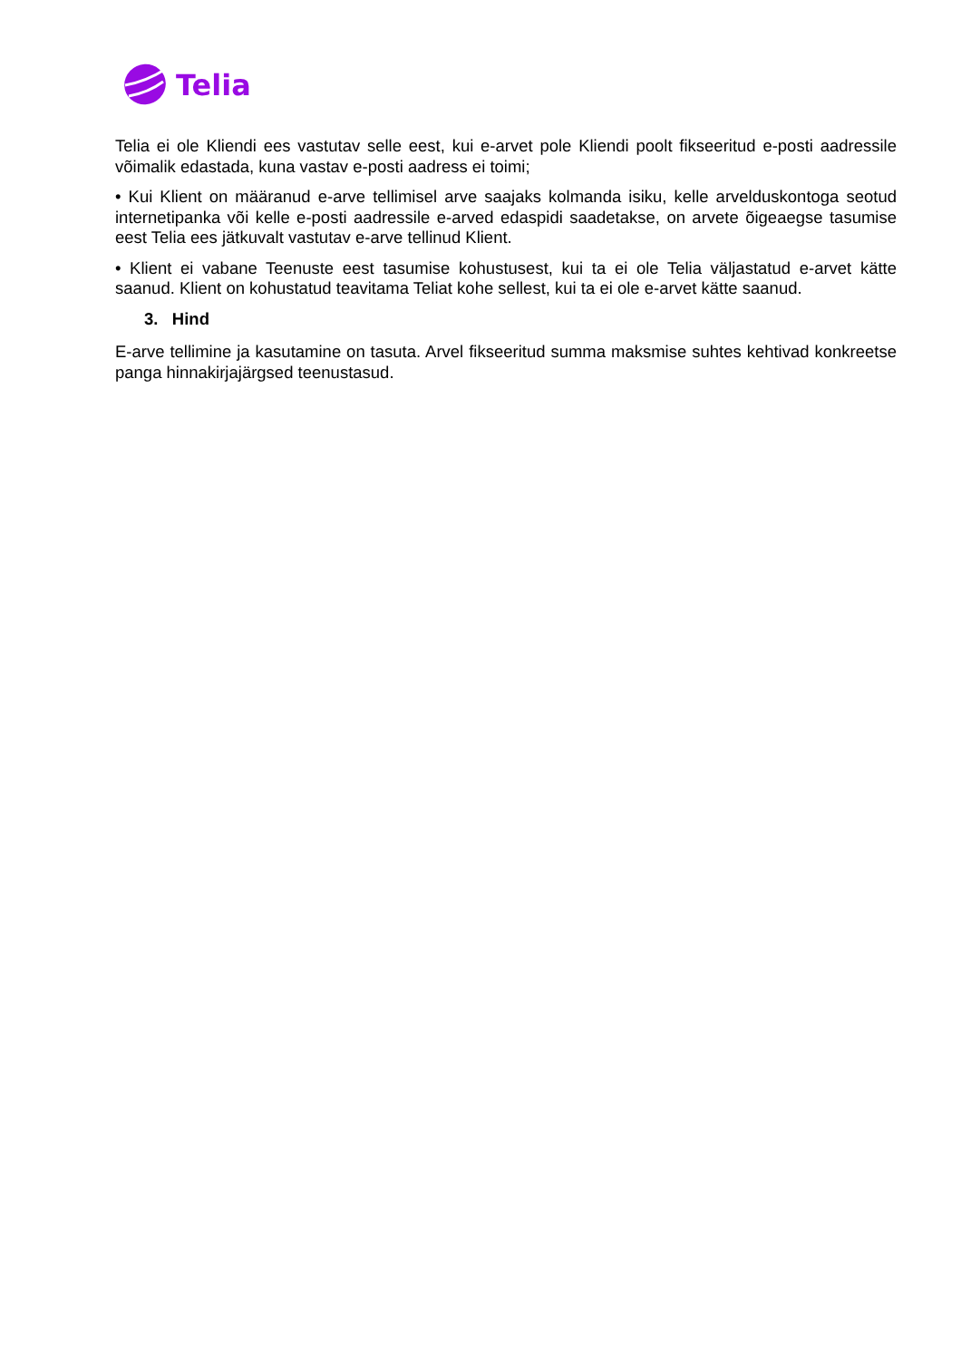Telia
Telia ei ole Kliendi ees vastutav selle eest, kui e-arvet pole Kliendi poolt fikseeritud e-posti aadressile võimalik edastada, kuna vastav e-posti aadress ei toimi;
• Kui Klient on määranud e-arve tellimisel arve saajaks kolmanda isiku, kelle arvelduskontoga seotud internetipanka või kelle e-posti aadressile e-arved edaspidi saadetakse, on arvete õigeaegse tasumise eest Telia ees jätkuvalt vastutav e-arve tellinud Klient.
• Klient ei vabane Teenuste eest tasumise kohustusest, kui ta ei ole Telia väljastatud e-arvet kätte saanud. Klient on kohustatud teavitama Teliat kohe sellest, kui ta ei ole e-arvet kätte saanud.
3. Hind
E-arve tellimine ja kasutamine on tasuta. Arvel fikseeritud summa maksmise suhtes kehtivad konkreetse panga hinnakirjajärgsed teenustasud.